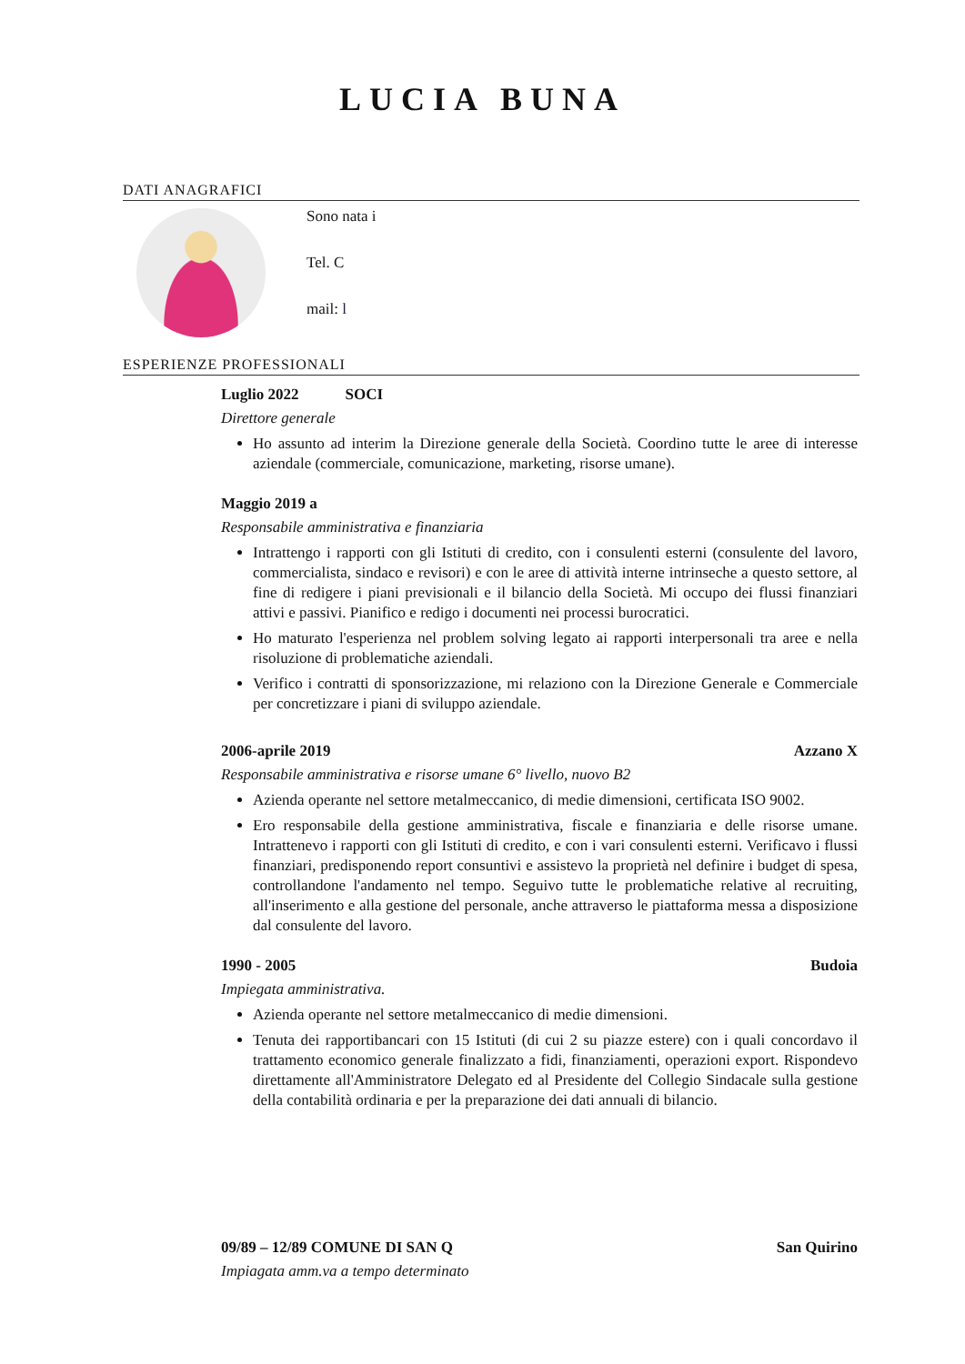LUCIA BUNA
DATI ANAGRAFICI
Sono nata i
Tel. C
mail: l
ESPERIENZE PROFESSIONALI
Luglio 2022 SOCI
Direttore generale
Ho assunto ad interim la Direzione generale della Società. Coordino tutte le aree di interesse aziendale (commerciale, comunicazione, marketing, risorse umane).
Maggio 2019 a
Responsabile amministrativa e finanziaria
Intrattengo i rapporti con gli Istituti di credito, con i consulenti esterni (consulente del lavoro, commercialista, sindaco e revisori) e con le aree di attività interne intrinseche a questo settore, al fine di redigere i piani previsionali e il bilancio della Società. Mi occupo dei flussi finanziari attivi e passivi. Pianifico e redigo i documenti nei processi burocratici.
Ho maturato l'esperienza nel problem solving legato ai rapporti interpersonali tra aree e nella risoluzione di problematiche aziendali.
Verifico i contratti di sponsorizzazione, mi relaziono con la Direzione Generale e Commerciale per concretizzare i piani di sviluppo aziendale.
2006-aprile 2019 Azzano X
Responsabile amministrativa e risorse umane 6° livello, nuovo B2
Azienda operante nel settore metalmeccanico, di medie dimensioni, certificata ISO 9002.
Ero responsabile della gestione amministrativa, fiscale e finanziaria e delle risorse umane. Intrattenevo i rapporti con gli Istituti di credito, e con i vari consulenti esterni. Verificavo i flussi finanziari, predisponendo report consuntivi e assistevo la proprietà nel definire i budget di spesa, controllandone l'andamento nel tempo. Seguivo tutte le problematiche relative al recruiting, all'inserimento e alla gestione del personale, anche attraverso le piattaforma messa a disposizione dal consulente del lavoro.
1990 - 2005 Budoia
Impiegata amministrativa.
Azienda operante nel settore metalmeccanico di medie dimensioni.
Tenuta dei rapportibancari con 15 Istituti (di cui 2 su piazze estere) con i quali concordavo il trattamento economico generale finalizzato a fidi, finanziamenti, operazioni export. Rispondevo direttamente all'Amministratore Delegato ed al Presidente del Collegio Sindacale sulla gestione della contabilità ordinaria e per la preparazione dei dati annuali di bilancio.
09/89 – 12/89 COMUNE DI SAN Q San Quirino
Impiagata amm.va a tempo determinato